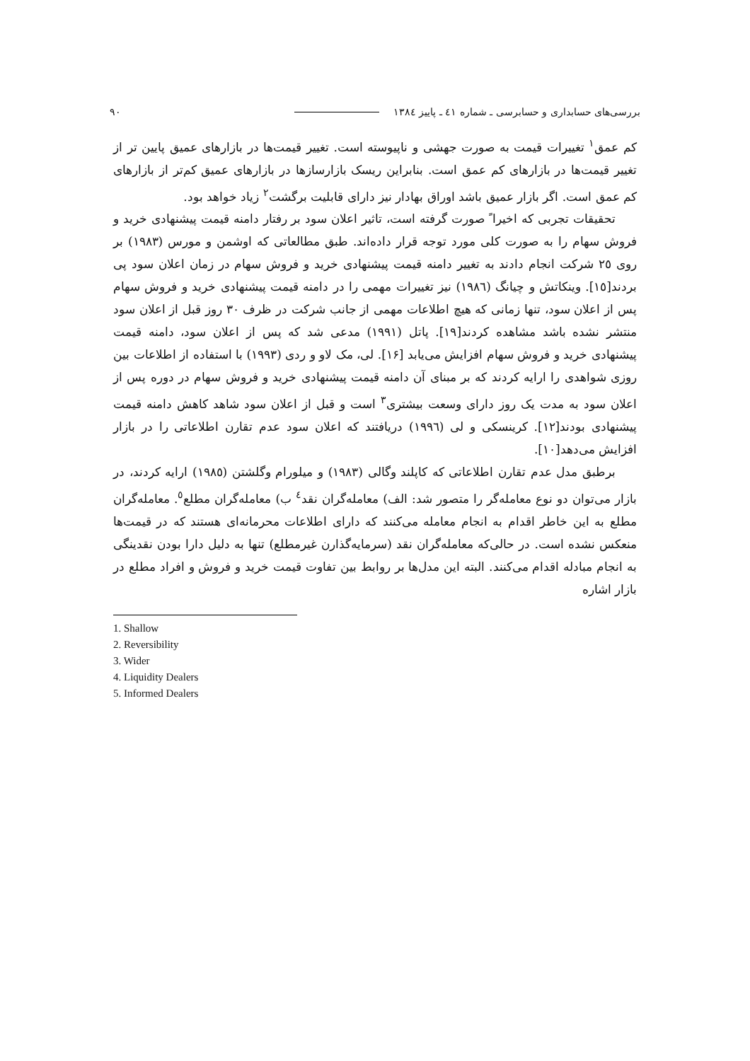بررسی‌های حسابداری و حسابرسی ـ شماره ٤١ ـ پاییز ١٣٨٤ ٩٠
کم عمق<sup>١</sup> تغییرات قیمت به صورت جهشی و ناپیوسته است. تغییر قیمت‌ها در بازارهای عمیق پایین تر از تغییر قیمت‌ها در بازارهای کم عمق است. بنابراین ریسک بازارسازها در بازارهای عمیق کم‌تر از بازارهای کم عمق است. اگر بازار عمیق باشد اوراق بهادار نیز دارای قابلیت برگشت<sup>٢</sup> زیاد خواهد بود.
تحقیقات تجربی که اخیرا ً صورت گرفته است، تاثیر اعلان سود بر رفتار دامنه قیمت پیشنهادی خرید و فروش سهام را به صورت کلی مورد توجه قرار داده‌اند. طبق مطالعاتی که اوشمن و مورس (١٩٨٣) بر روی ٢٥ شرکت انجام دادند به تغییر دامنه قیمت پیشنهادی خرید و فروش سهام در زمان اعلان سود پی بردند[١٥]. وینکاتش و چیانگ (١٩٨٦) نیز تغییرات مهمی را در دامنه قیمت پیشنهادی خرید و فروش سهام پس از اعلان سود، تنها زمانی که هیچ اطلاعات مهمی از جانب شرکت در ظرف ٣٠ روز قبل از اعلان سود منتشر نشده باشد مشاهده کردند[١٩]. پاتل (١٩٩١) مدعی شد که پس از اعلان سود، دامنه قیمت پیشنهادی خرید و فروش سهام افزایش می‌یابد [١۶]. لی، مک لاو و ردی (١٩٩٣) با استفاده از اطلاعات بین روزی شواهدی را ارایه کردند که بر مبنای آن دامنه قیمت پیشنهادی خرید و فروش سهام در دوره پس از اعلان سود به مدت یک روز دارای وسعت بیشتری<sup>٣</sup> است و قبل از اعلان سود شاهد کاهش دامنه قیمت پیشنهادی بودند[١٢]. کرینسکی و لی (١٩٩٦) دریافتند که اعلان سود عدم تقارن اطلاعاتی را در بازار افزایش می‌دهد[١٠].
برطبق مدل عدم تقارن اطلاعاتی که کاپلند وگالی (١٩٨٣) و میلورام وگلشتن (١٩٨٥) ارایه کردند، در بازار می‌توان دو نوع معامله‌گر را متصور شد: الف) معامله‌گران نقد<sup>٤</sup> ب) معامله‌گران مطلع<sup>٥</sup>. معامله‌گران مطلع به این خاطر اقدام به انجام معامله می‌کنند که دارای اطلاعات محرمانه‌ای هستند که در قیمت‌ها منعکس نشده است. در حالی‌که معامله‌گران نقد (سرمایه‌گذارن غیرمطلع) تنها به دلیل دارا بودن نقدینگی به انجام مبادله اقدام می‌کنند. البته این مدل‌ها بر روابط بین تفاوت قیمت خرید و فروش و افراد مطلع در بازار اشاره
1. Shallow
2. Reversibility
3. Wider
4. Liquidity Dealers
5. Informed Dealers